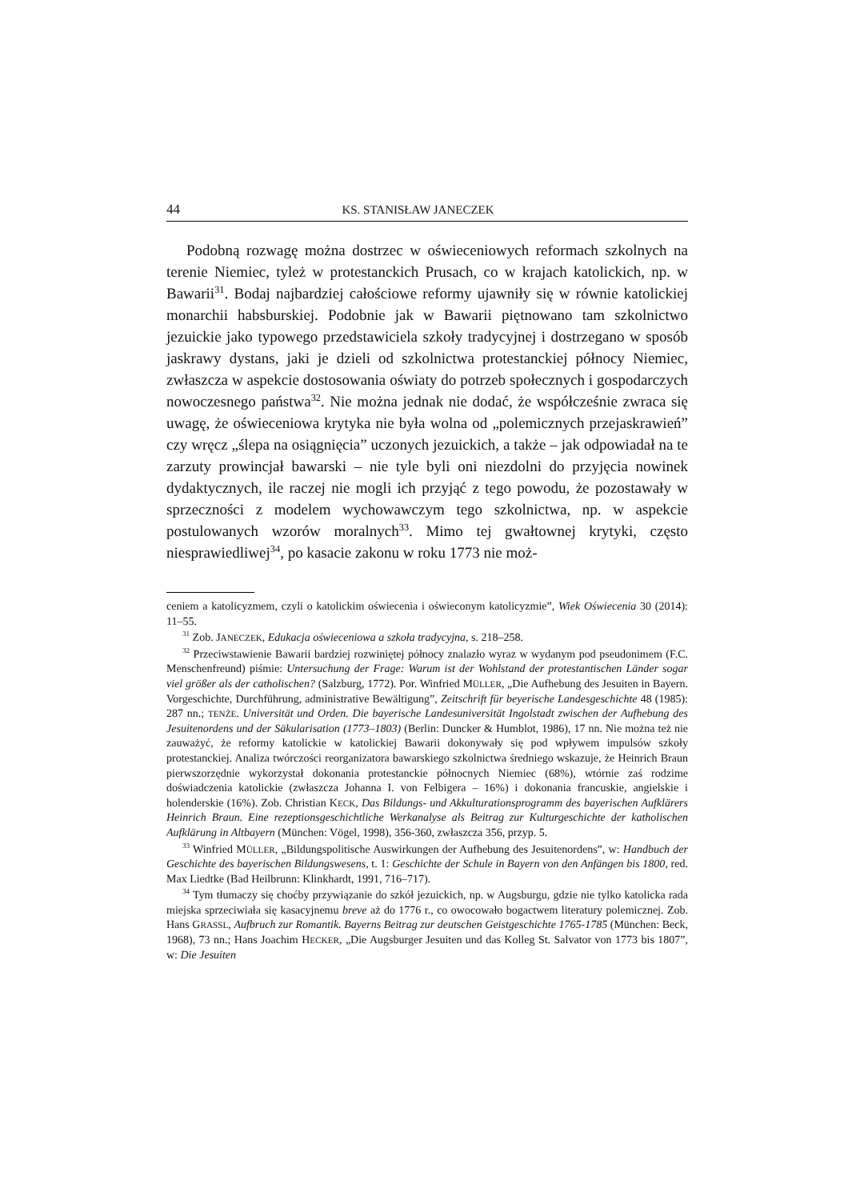44 KS. STANISŁAW JANECZEK
Podobną rozwagę można dostrzec w oświeceniowych reformach szkolnych na terenie Niemiec, tyleż w protestanckich Prusach, co w krajach katolickich, np. w Bawarii<sup>31</sup>. Bodaj najbardziej całościowe reformy ujawniły się w równie katolickiej monarchii habsburskiej. Podobnie jak w Bawarii piętnowano tam szkolnictwo jezuickie jako typowego przedstawiciela szkoły tradycyjnej i dostrzegano w sposób jaskrawy dystans, jaki je dzieli od szkolnictwa protestanckiej północy Niemiec, zwłaszcza w aspekcie dostosowania oświaty do potrzeb społecznych i gospodarczych nowoczesnego państwa<sup>32</sup>. Nie można jednak nie dodać, że współcześnie zwraca się uwagę, że oświeceniowa krytyka nie była wolna od „polemicznych przejaskrawień” czy wręcz „ślepa na osiągnięcia” uczonych jezuickich, a także – jak odpowiadał na te zarzuty prowincjał bawarski – nie tyle byli oni niezdolni do przyjęcia nowinek dydaktycznych, ile raczej nie mogli ich przyjąć z tego powodu, że pozostawały w sprzeczności z modelem wychowawczym tego szkolnictwa, np. w aspekcie postulowanych wzorów moralnych<sup>33</sup>. Mimo tej gwałtownej krytyki, często niesprawiedliwej<sup>34</sup>, po kasacie zakonu w roku 1773 nie moż-
ceniem a katolicyzmem, czyli o katolickim oświecenia i oświeconym katolicyzmie”, Wiek Oświecenia 30 (2014): 11–55.
<sup>31</sup> Zob. JANECZEK, Edukacja oświeceniowa a szkoła tradycyjna, s. 218–258.
<sup>32</sup> Przeciwstawienie Bawarii bardziej rozwiniętej północy znalazło wyraz w wydanym pod pseudonimem (F.C. Menschenfreund) piśmie: Untersuchung der Frage: Warum ist der Wohlstand der protestantischen Länder sogar viel größer als der catholischen? (Salzburg, 1772). Por. Winfried MÜLLER, „Die Aufhebung des Jesuiten in Bayern. Vorgeschichte, Durchführung, administrative Bewältigung”, Zeitschrift für beyerische Landesgeschichte 48 (1985): 287 nn.; TENŻE. Universität und Orden. Die bayerische Landesuniversität Ingolstadt zwischen der Aufhebung des Jesuitenordens und der Säkularisation (1773–1803) (Berlin: Duncker & Humblot, 1986), 17 nn. Nie można też nie zauważyć, że reformy katolickie w katolickiej Bawarii dokonywały się pod wpływem impulsów szkoły protestanckiej. Analiza twórczości reorganizatora bawarskiego szkolnictwa średniego wskazuje, że Heinrich Braun pierwszorzędnie wykorzystał dokonania protestanckie północnych Niemiec (68%), wtórnie zaś rodzime doświadczenia katolickie (zwłaszcza Johanna I. von Felbigera – 16%) i dokonania francuskie, angielskie i holenderskie (16%). Zob. Christian KECK, Das Bildungs- und Akkulturationsprogramm des bayerischen Aufklärers Heinrich Braun. Eine rezeptionsgeschichtliche Werkanalyse als Beitrag zur Kulturgeschichte der katholischen Aufklärung in Altbayern (München: Vögel, 1998), 356-360, zwłaszcza 356, przyp. 5.
<sup>33</sup> Winfried MÜLLER, „Bildungspolitische Auswirkungen der Aufhebung des Jesuitenordens”, w: Handbuch der Geschichte des bayerischen Bildungswesens, t. 1: Geschichte der Schule in Bayern von den Anfängen bis 1800, red. Max Liedtke (Bad Heilbrunn: Klinkhardt, 1991, 716–717).
<sup>34</sup> Tym tłumaczy się choćby przywiązanie do szkół jezuickich, np. w Augsburgu, gdzie nie tylko katolicka rada miejska sprzeciwiała się kasacyjnemu breve aż do 1776 r., co owocowało bogactwem literatury polemicznej. Zob. Hans GRASSL, Aufbruch zur Romantik. Bayerns Beitrag zur deutschen Geistgeschichte 1765-1785 (München: Beck, 1968), 73 nn.; Hans Joachim HECKER, „Die Augsburger Jesuiten und das Kolleg St. Salvator von 1773 bis 1807”, w: Die Jesuiten